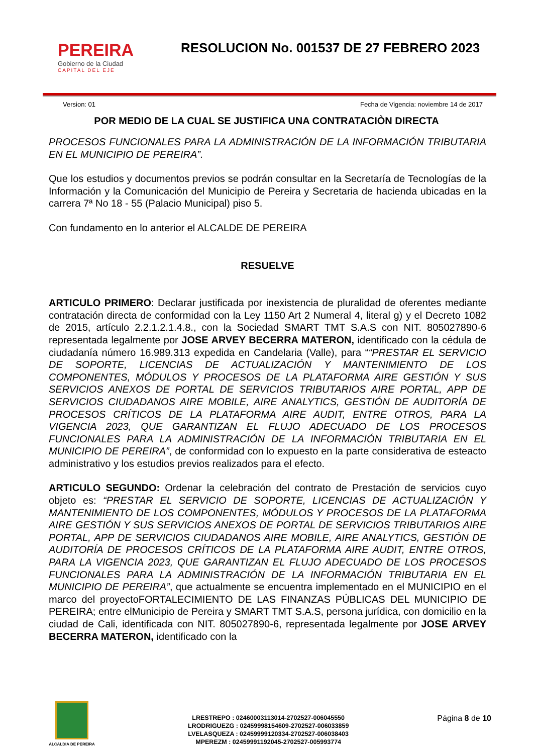PEREIRA
Gobierno de la Ciudad
CAPITAL DEL EJE
RESOLUCION No. 001537 DE 27 FEBRERO 2023
Version: 01 Fecha de Vigencia: noviembre 14 de 2017
POR MEDIO DE LA CUAL SE JUSTIFICA UNA CONTRATACIÒN DIRECTA
PROCESOS FUNCIONALES PARA LA ADMINISTRACIÓN DE LA INFORMACIÓN TRIBUTARIA EN EL MUNICIPIO DE PEREIRA”.
Que los estudios y documentos previos se podrán consultar en la Secretaría de Tecnologías de la Información y la Comunicación del Municipio de Pereira y Secretaria de hacienda ubicadas en la carrera 7ª No 18 - 55 (Palacio Municipal) piso 5.
Con fundamento en lo anterior el ALCALDE DE PEREIRA
RESUELVE
ARTICULO PRIMERO: Declarar justificada por inexistencia de pluralidad de oferentes mediante contratación directa de conformidad con la Ley 1150 Art 2 Numeral 4, literal g) y el Decreto 1082 de 2015, artículo 2.2.1.2.1.4.8., con la Sociedad SMART TMT S.A.S con NIT. 805027890-6 representada legalmente por JOSE ARVEY BECERRA MATERON, identificado con la cédula de ciudadanía número 16.989.313 expedida en Candelaria (Valle), para ““PRESTAR EL SERVICIO DE SOPORTE, LICENCIAS DE ACTUALIZACIÓN Y MANTENIMIENTO DE LOS COMPONENTES, MÓDULOS Y PROCESOS DE LA PLATAFORMA AIRE GESTIÓN Y SUS SERVICIOS ANEXOS DE PORTAL DE SERVICIOS TRIBUTARIOS AIRE PORTAL, APP DE SERVICIOS CIUDADANOS AIRE MOBILE, AIRE ANALYTICS, GESTIÓN DE AUDITORÍA DE PROCESOS CRÍTICOS DE LA PLATAFORMA AIRE AUDIT, ENTRE OTROS, PARA LA VIGENCIA 2023, QUE GARANTIZAN EL FLUJO ADECUADO DE LOS PROCESOS FUNCIONALES PARA LA ADMINISTRACIÓN DE LA INFORMACIÓN TRIBUTARIA EN EL MUNICIPIO DE PEREIRA”, de conformidad con lo expuesto en la parte considerativa de esteacto administrativo y los estudios previos realizados para el efecto.
ARTICULO SEGUNDO: Ordenar la celebración del contrato de Prestación de servicios cuyo objeto es: “PRESTAR EL SERVICIO DE SOPORTE, LICENCIAS DE ACTUALIZACIÓN Y MANTENIMIENTO DE LOS COMPONENTES, MÓDULOS Y PROCESOS DE LA PLATAFORMA AIRE GESTIÓN Y SUS SERVICIOS ANEXOS DE PORTAL DE SERVICIOS TRIBUTARIOS AIRE PORTAL, APP DE SERVICIOS CIUDADANOS AIRE MOBILE, AIRE ANALYTICS, GESTIÓN DE AUDITORÍA DE PROCESOS CRÍTICOS DE LA PLATAFORMA AIRE AUDIT, ENTRE OTROS, PARA LA VIGENCIA 2023, QUE GARANTIZAN EL FLUJO ADECUADO DE LOS PROCESOS FUNCIONALES PARA LA ADMINISTRACIÓN DE LA INFORMACIÓN TRIBUTARIA EN EL MUNICIPIO DE PEREIRA”, que actualmente se encuentra implementado en el MUNICIPIO en el marco del proyectoFORTALECIMIENTO DE LAS FINANZAS PÚBLICAS DEL MUNICIPIO DE PEREIRA; entre elMunicipio de Pereira y SMART TMT S.A.S, persona jurídica, con domicilio en la ciudad de Cali, identificada con NIT. 805027890-6, representada legalmente por JOSE ARVEY BECERRA MATERON, identificado con la
ALCALDIA DE PEREIRA
LRESTREPO : 02460003113014-2702527-006045550
LRODRIGUEZG : 02459998154609-2702527-006033859
LVELASQUEZA : 02459999120334-2702527-006038403
MPEREZM : 02459991192045-2702527-005993774
Página 8 de 10